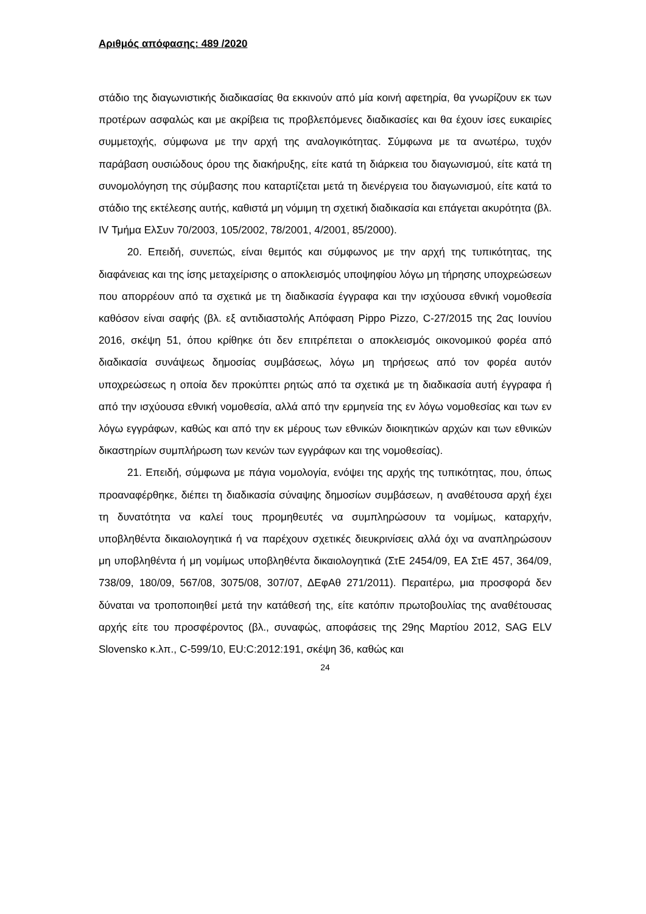Αριθμός απόφασης: 489 /2020
στάδιο της διαγωνιστικής διαδικασίας θα εκκινούν από μία κοινή αφετηρία, θα γνωρίζουν εκ των προτέρων ασφαλώς και με ακρίβεια τις προβλεπόμενες διαδικασίες και θα έχουν ίσες ευκαιρίες συμμετοχής, σύμφωνα με την αρχή της αναλογικότητας. Σύμφωνα με τα ανωτέρω, τυχόν παράβαση ουσιώδους όρου της διακήρυξης, είτε κατά τη διάρκεια του διαγωνισμού, είτε κατά τη συνομολόγηση της σύμβασης που καταρτίζεται μετά τη διενέργεια του διαγωνισμού, είτε κατά το στάδιο της εκτέλεσης αυτής, καθιστά μη νόμιμη τη σχετική διαδικασία και επάγεται ακυρότητα (βλ. IV Τμήμα ΕλΣυν 70/2003, 105/2002, 78/2001, 4/2001, 85/2000).
20. Επειδή, συνεπώς, είναι θεμιτός και σύμφωνος με την αρχή της τυπικότητας, της διαφάνειας και της ίσης μεταχείρισης ο αποκλεισμός υποψηφίου λόγω μη τήρησης υποχρεώσεων που απορρέουν από τα σχετικά με τη διαδικασία έγγραφα και την ισχύουσα εθνική νομοθεσία καθόσον είναι σαφής (βλ. εξ αντιδιαστολής Απόφαση Pippo Pizzo, C-27/2015 της 2ας Ιουνίου 2016, σκέψη 51, όπου κρίθηκε ότι δεν επιτρέπεται ο αποκλεισμός οικονομικού φορέα από διαδικασία συνάψεως δημοσίας συμβάσεως, λόγω μη τηρήσεως από τον φορέα αυτόν υποχρεώσεως η οποία δεν προκύπτει ρητώς από τα σχετικά με τη διαδικασία αυτή έγγραφα ή από την ισχύουσα εθνική νομοθεσία, αλλά από την ερμηνεία της εν λόγω νομοθεσίας και των εν λόγω εγγράφων, καθώς και από την εκ μέρους των εθνικών διοικητικών αρχών και των εθνικών δικαστηρίων συμπλήρωση των κενών των εγγράφων και της νομοθεσίας).
21. Επειδή, σύμφωνα με πάγια νομολογία, ενόψει της αρχής της τυπικότητας, που, όπως προαναφέρθηκε, διέπει τη διαδικασία σύναψης δημοσίων συμβάσεων, η αναθέτουσα αρχή έχει τη δυνατότητα να καλεί τους προμηθευτές να συμπληρώσουν τα νομίμως, καταρχήν, υποβληθέντα δικαιολογητικά ή να παρέχουν σχετικές διευκρινίσεις αλλά όχι να αναπληρώσουν μη υποβληθέντα ή μη νομίμως υποβληθέντα δικαιολογητικά (ΣτΕ 2454/09, ΕΑ ΣτΕ 457, 364/09, 738/09, 180/09, 567/08, 3075/08, 307/07, ΔΕφΑθ 271/2011). Περαιτέρω, μια προσφορά δεν δύναται να τροποποιηθεί μετά την κατάθεσή της, είτε κατόπιν πρωτοβουλίας της αναθέτουσας αρχής είτε του προσφέροντος (βλ., συναφώς, αποφάσεις της 29ης Μαρτίου 2012, SAG ELV Slovensko κ.λπ., C-599/10, EU:C:2012:191, σκέψη 36, καθώς και
24